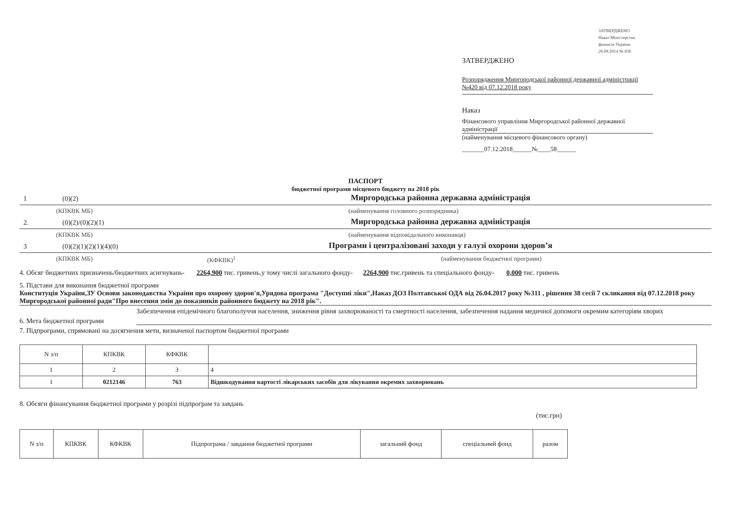ЗАТВЕРДЖЕНО
Наказ Міністерства
фінансів України
26.08.2014 № 836
ЗАТВЕРДЖЕНО
Розпорядження Миргородської районної державної адміністрації
№420 від 07.12.2018 року
Наказ
Фінансового управління Миргородської районної державної адміністрації
(найменування місцевого фінансового органу)
_______07.12.2018______№____58______
ПАСПОРТ
бюджетної програми місцевого бюджету на 2018 рік
1 (0)(2) Миргородська районна державна адміністрація
(КПКВК МБ) (найменування головного розпорядника)
2. (0)(2)/(0)(2)(1) Миргородська районна державна адміністрація
(КПКВК МБ) (найменування відповідального виконавця)
3 (0)(2)(1)(2)(1)(4)(0) Програми і централізовані заходи у галузі охорони здоров’я
(КПКВК МБ) (КФКВК)<sup>1</sup> (найменування бюджетної програми)
4. Обсяг бюджетних призначень/бюджетних асигнувань- 2264,900 тис. гривень,у тому числі загального фонду- 2264,900 тис.гривень та спеціального фонду- 0,000 тис. гривень
5. Підстави для виконання бюджетної програми
Конституція України,ЗУ Основи законодавства України про охорону здоров'я,Урядова програма "Доступні ліки",Наказ ДОЗ Полтавської ОДА від 26.04.2017 року №311 , рішення 38 сесії 7 скликання від 07.12.2018 року Миргородської районної ради"Про внесення змін до показників районного бюджету на 2018 рік".
6. Мета бюджетної програми Забезпечення епідемічного благополуччя населення, зниження рівня захворюваності та смертності населення, забезпечення надання медичної допомоги окремим категоріям хворих
7. Підпрограми, спрямовані на досягнення мети, визначеної паспортом бюджетної програми
| N з/п | КПКВК | КФКВК | |
| --- | --- | --- | --- |
| 1 | 2 | 3 | 4 |
| 1 | 0212146 | 763 | Відшкодування вартості лікарських засобів для лікування окремих захворювань |
8. Обсяги фінансування бюджетної програми у розрізі підпрограм та завдань
(тис.грн)
| N з/п | КПКВК | КФКВК | Підпрограма / завдання бюджетної програми | загальний фонд | спеціальний фонд | разом |
| --- | --- | --- | --- | --- | --- | --- |